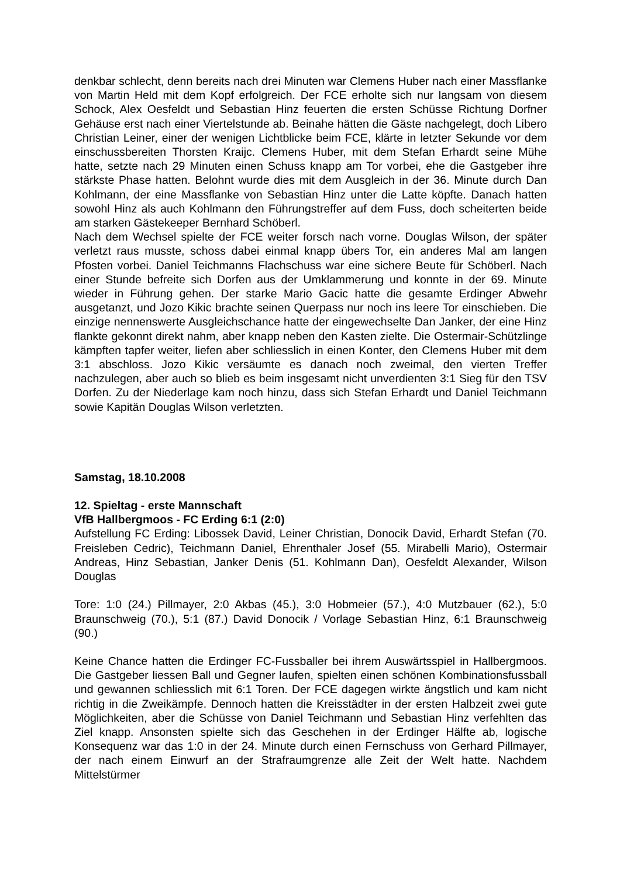denkbar schlecht, denn bereits nach drei Minuten war Clemens Huber nach einer Massflanke von Martin Held mit dem Kopf erfolgreich. Der FCE erholte sich nur langsam von diesem Schock, Alex Oesfeldt und Sebastian Hinz feuerten die ersten Schüsse Richtung Dorfner Gehäuse erst nach einer Viertelstunde ab. Beinahe hätten die Gäste nachgelegt, doch Libero Christian Leiner, einer der wenigen Lichtblicke beim FCE, klärte in letzter Sekunde vor dem einschussbereiten Thorsten Kraijc. Clemens Huber, mit dem Stefan Erhardt seine Mühe hatte, setzte nach 29 Minuten einen Schuss knapp am Tor vorbei, ehe die Gastgeber ihre stärkste Phase hatten. Belohnt wurde dies mit dem Ausgleich in der 36. Minute durch Dan Kohlmann, der eine Massflanke von Sebastian Hinz unter die Latte köpfte. Danach hatten sowohl Hinz als auch Kohlmann den Führungstreffer auf dem Fuss, doch scheiterten beide am starken Gästekeeper Bernhard Schöberl.
Nach dem Wechsel spielte der FCE weiter forsch nach vorne. Douglas Wilson, der später verletzt raus musste, schoss dabei einmal knapp übers Tor, ein anderes Mal am langen Pfosten vorbei. Daniel Teichmanns Flachschuss war eine sichere Beute für Schöberl. Nach einer Stunde befreite sich Dorfen aus der Umklammerung und konnte in der 69. Minute wieder in Führung gehen. Der starke Mario Gacic hatte die gesamte Erdinger Abwehr ausgetanzt, und Jozo Kikic brachte seinen Querpass nur noch ins leere Tor einschieben. Die einzige nennenswerte Ausgleichschance hatte der eingewechselte Dan Janker, der eine Hinz flankte gekonnt direkt nahm, aber knapp neben den Kasten zielte. Die Ostermair-Schützlinge kämpften tapfer weiter, liefen aber schliesslich in einen Konter, den Clemens Huber mit dem 3:1 abschloss. Jozo Kikic versäumte es danach noch zweimal, den vierten Treffer nachzulegen, aber auch so blieb es beim insgesamt nicht unverdienten 3:1 Sieg für den TSV Dorfen. Zu der Niederlage kam noch hinzu, dass sich Stefan Erhardt und Daniel Teichmann sowie Kapitän Douglas Wilson verletzten.
Samstag, 18.10.2008
12. Spieltag - erste Mannschaft
VfB Hallbergmoos - FC Erding 6:1 (2:0)
Aufstellung FC Erding: Libossek David, Leiner Christian, Donocik David, Erhardt Stefan (70. Freisleben Cedric), Teichmann Daniel, Ehrenthaler Josef (55. Mirabelli Mario), Ostermair Andreas, Hinz Sebastian, Janker Denis (51. Kohlmann Dan), Oesfeldt Alexander, Wilson Douglas
Tore: 1:0 (24.) Pillmayer, 2:0 Akbas (45.), 3:0 Hobmeier (57.), 4:0 Mutzbauer (62.), 5:0 Braunschweig (70.), 5:1 (87.) David Donocik / Vorlage Sebastian Hinz, 6:1 Braunschweig (90.)
Keine Chance hatten die Erdinger FC-Fussballer bei ihrem Auswärtsspiel in Hallbergmoos. Die Gastgeber liessen Ball und Gegner laufen, spielten einen schönen Kombinationsfussball und gewannen schliesslich mit 6:1 Toren. Der FCE dagegen wirkte ängstlich und kam nicht richtig in die Zweikämpfe. Dennoch hatten die Kreisstädter in der ersten Halbzeit zwei gute Möglichkeiten, aber die Schüsse von Daniel Teichmann und Sebastian Hinz verfehlten das Ziel knapp. Ansonsten spielte sich das Geschehen in der Erdinger Hälfte ab, logische Konsequenz war das 1:0 in der 24. Minute durch einen Fernschuss von Gerhard Pillmayer, der nach einem Einwurf an der Strafraumgrenze alle Zeit der Welt hatte. Nachdem Mittelstürmer